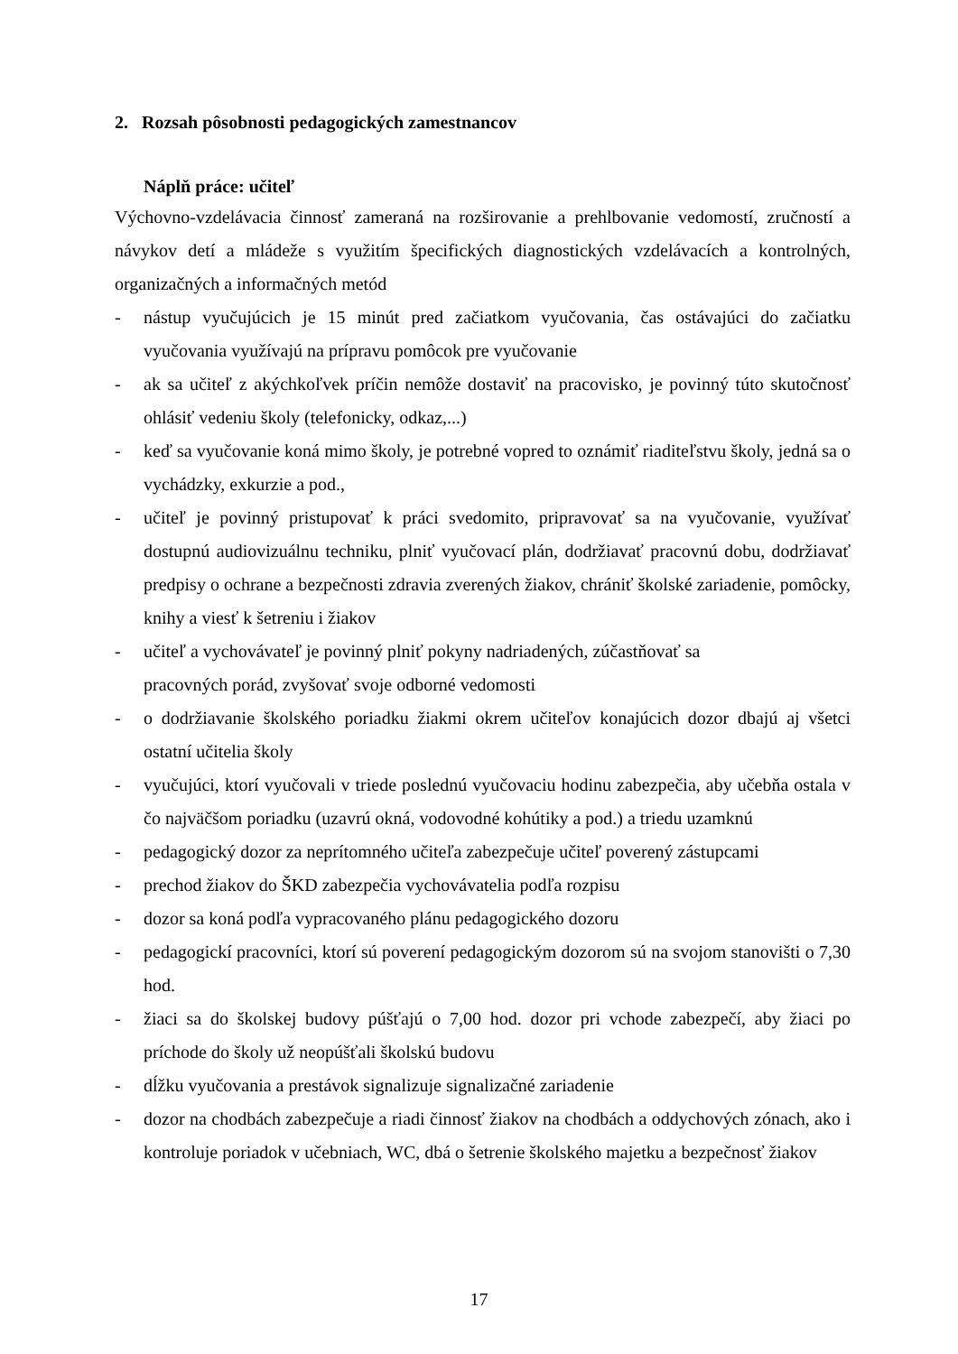2. Rozsah pôsobnosti pedagogických zamestnancov
Náplň práce: učiteľ
Výchovno-vzdelávacia činnosť zameraná na rozširovanie a prehlbovanie vedomostí, zručností a návykov detí a mládeže s využitím špecifických diagnostických vzdelávacích a kontrolných, organizačných a informačných metód
- nástup vyučujúcich je 15 minút pred začiatkom vyučovania, čas ostávajúci do začiatku vyučovania využívajú na prípravu pomôcok pre vyučovanie
- ak sa učiteľ z akýchkoľvek príčin nemôže dostaviť na pracovisko, je povinný túto skutočnosť ohlásiť vedeniu školy (telefonicky, odkaz,...)
- keď sa vyučovanie koná mimo školy, je potrebné vopred to oznámiť riaditeľstvu školy, jedná sa o vychádzky, exkurzie a pod.,
- učiteľ je povinný pristupovať k práci svedomito, pripravovať sa na vyučovanie, využívať dostupnú audiovizuálnu techniku, plniť vyučovací plán, dodržiavať pracovnú dobu, dodržiavať predpisy o ochrane a bezpečnosti zdravia zverených žiakov, chrániť školské zariadenie, pomôcky, knihy a viesť k šetreniu i žiakov
- učiteľ a vychovávateľ je povinný plniť pokyny nadriadených, zúčastňovať sa
pracovných porád, zvyšovať svoje odborné vedomosti
- o dodržiavanie školského poriadku žiakmi okrem učiteľov konajúcich dozor dbajú aj všetci ostatní učitelia školy
- vyučujúci, ktorí vyučovali v triede poslednú vyučovaciu hodinu zabezpečia, aby učebňa ostala v čo najväčšom poriadku (uzavrú okná, vodovodné kohútiky a pod.) a triedu uzamknú
- pedagogický dozor za neprítomného učiteľa zabezpečuje učiteľ poverený zástupcami
- prechod žiakov do ŠKD zabezpečia vychovávatelia podľa rozpisu
- dozor sa koná podľa vypracovaného plánu pedagogického dozoru
- pedagogickí pracovníci, ktorí sú poverení pedagogickým dozorom sú na svojom stanovišti o 7,30 hod.
- žiaci sa do školskej budovy púšťajú o 7,00 hod. dozor pri vchode zabezpečí, aby žiaci po príchode do školy už neopúšťali školskú budovu
- dĺžku vyučovania a prestávok signalizuje signalizačné zariadenie
- dozor na chodbách zabezpečuje a riadi činnosť žiakov na chodbách a oddychových zónach, ako i kontroluje poriadok v učebniach, WC, dbá o šetrenie školského majetku a bezpečnosť žiakov
17